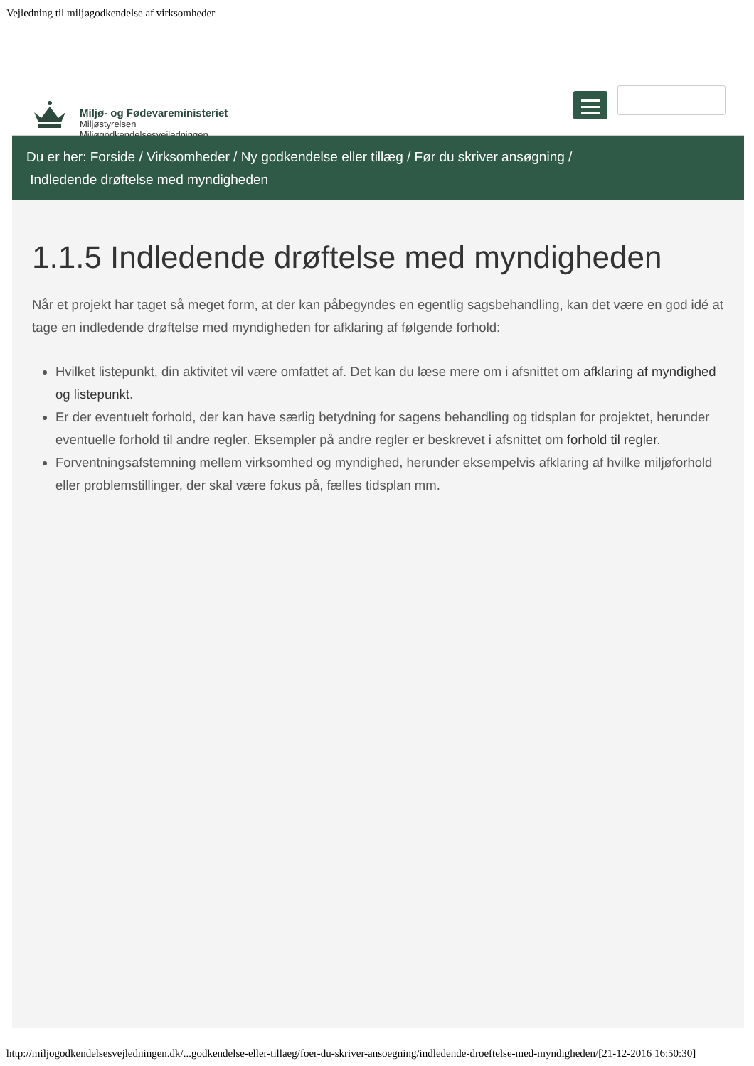Vejledning til miljøgodkendelse af virksomheder
Miljø- og Fødevareministeriet
Miljøstyrelsen
Miljøgodkendelsesvejledningen
Du er her: Forside / Virksomheder / Ny godkendelse eller tillæg / Før du skriver ansøgning /
Indledende drøftelse med myndigheden
1.1.5 Indledende drøftelse med myndigheden
Når et projekt har taget så meget form, at der kan påbegyndes en egentlig sagsbehandling, kan det være en god idé at tage en indledende drøftelse med myndigheden for afklaring af følgende forhold:
Hvilket listepunkt, din aktivitet vil være omfattet af. Det kan du læse mere om i afsnittet om afklaring af myndighed og listepunkt.
Er der eventuelt forhold, der kan have særlig betydning for sagens behandling og tidsplan for projektet, herunder eventuelle forhold til andre regler. Eksempler på andre regler er beskrevet i afsnittet om forhold til regler.
Forventningsafstemning mellem virksomhed og myndighed, herunder eksempelvis afklaring af hvilke miljøforhold eller problemstillinger, der skal være fokus på, fælles tidsplan mm.
http://miljogodkendelsesvejledningen.dk/...godkendelse-eller-tillaeg/foer-du-skriver-ansoegning/indledende-droeftelse-med-myndigheden/[21-12-2016 16:50:30]